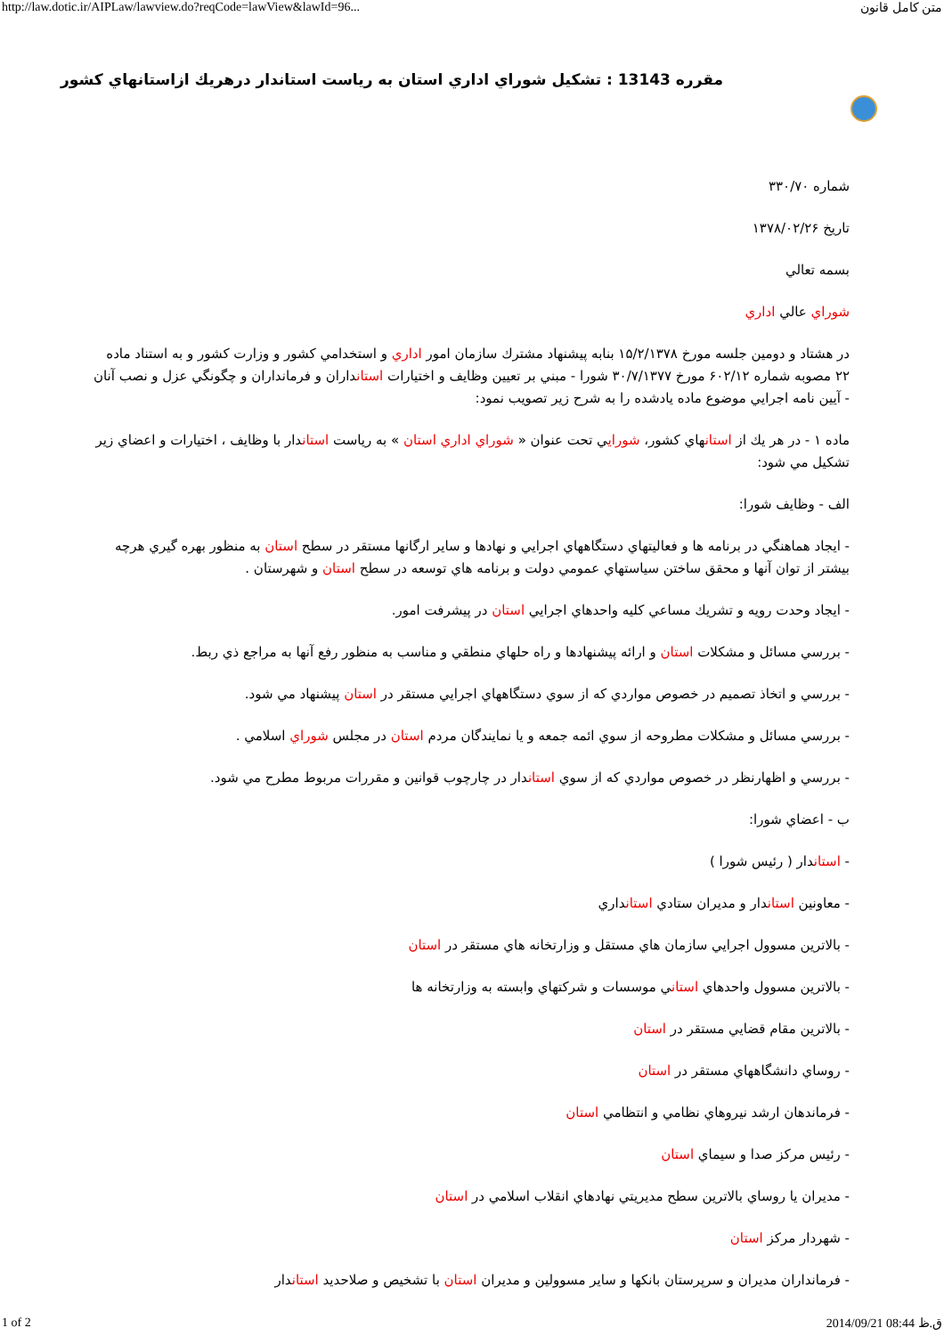http://law.dotic.ir/AIPLaw/lawview.do?reqCode=lawView&lawId=96... متن كامل قانون
مقرره 13143 : تشكيل شوراي اداري استان به رياست استاندار درهريك ازاستانهاي كشور
شماره ۳۳۰/۷۰
تاريخ ۱۳۷۸/۰۲/۲۶
بسمه تعالي
شوراي عالي اداري
در هشتاد و دومين جلسه مورخ ۱۵/۲/۱۳۷۸ بنابه پيشنهاد مشترك سازمان امور اداري و استخدامي كشور و وزارت كشور و به استناد ماده ۲۲ مصوبه شماره ۶۰۲/۱۲ مورخ ۳۰/۷/۱۳۷۷ شورا - مبني بر تعيين وظايف و اختيارات استانداران و فرمانداران و چگونگي عزل و نصب آنان - آيين نامه اجرايي موضوع ماده يادشده را به شرح زير تصويب نمود:
ماده ۱ - در هر يك از استانهاي كشور، شورايي تحت عنوان « شوراي اداري استان » به رياست استاندار با وظايف ، اختيارات و اعضاي زير تشكيل مي شود:
الف - وظايف شورا:
- ايجاد هماهنگي در برنامه ها و فعاليتهاي دستگاههاي اجرايي و نهادها و ساير ارگانها مستقر در سطح استان به منظور بهره گيري هرچه بيشتر از توان آنها و محقق ساختن سياستهاي عمومي دولت و برنامه هاي توسعه در سطح استان و شهرستان .
- ايجاد وحدت رويه و تشريك مساعي كليه واحدهاي اجرايي استان در پيشرفت امور.
- بررسي مسائل و مشكلات استان و ارائه پيشنهادها و راه حلهاي منطقي و مناسب به منظور رفع آنها به مراجع ذي ربط.
- بررسي و اتخاذ تصميم در خصوص مواردي كه از سوي دستگاههاي اجرايي مستقر در استان پيشنهاد مي شود.
- بررسي مسائل و مشكلات مطروحه از سوي ائمه جمعه و يا نمايندگان مردم استان در مجلس شوراي اسلامي .
- بررسي و اظهارنظر در خصوص مواردي كه از سوي استاندار در چارچوب قوانين و مقررات مربوط مطرح مي شود.
ب - اعضاي شورا:
- استاندار ( رئيس شورا )
- معاونين استاندار و مديران ستادي استانداري
- بالاترين مسوول اجرايي سازمان هاي مستقل و وزارتخانه هاي مستقر در استان
- بالاترين مسوول واحدهاي استاني موسسات و شركتهاي وابسته به وزارتخانه ها
- بالاترين مقام قضايي مستقر در استان
- روساي دانشگاههاي مستقر در استان
- فرماندهان ارشد نيروهاي نظامي و انتظامي استان
- رئيس مركز صدا و سيماي استان
- مديران يا روساي بالاترين سطح مديريتي نهادهاي انقلاب اسلامي در استان
- شهردار مركز استان
- فرمانداران مديران و سرپرستان بانكها و ساير مسوولين و مديران استان با تشخيص و صلاحديد استاندار
1 of 2 2014/09/21 08:44 ق.ظ